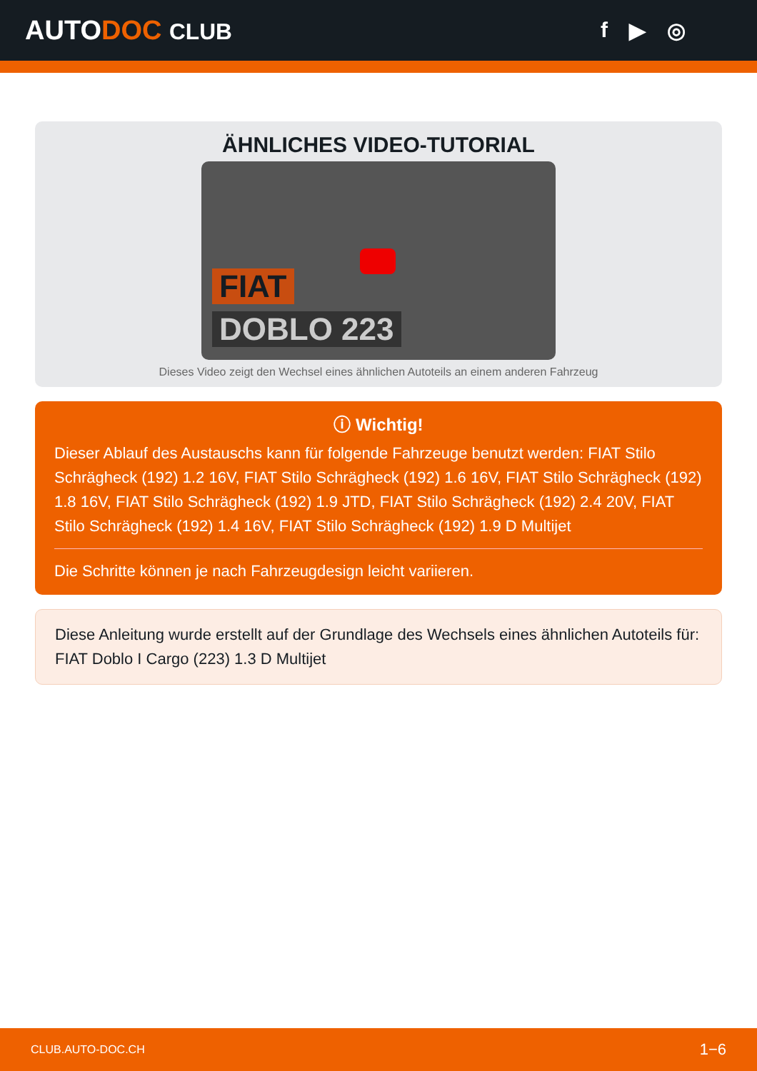AUTODOC CLUB f ▶ ◎
ÄHNLICHES VIDEO-TUTORIAL
FIAT
DOBLO 223
Dieses Video zeigt den Wechsel eines ähnlichen Autoteils an einem anderen Fahrzeug
ⓘ Wichtig!
Dieser Ablauf des Austauschs kann für folgende Fahrzeuge benutzt werden: FIAT Stilo Schrägheck (192) 1.2 16V, FIAT Stilo Schrägheck (192) 1.6 16V, FIAT Stilo Schrägheck (192) 1.8 16V, FIAT Stilo Schrägheck (192) 1.9 JTD, FIAT Stilo Schrägheck (192) 2.4 20V, FIAT Stilo Schrägheck (192) 1.4 16V, FIAT Stilo Schrägheck (192) 1.9 D Multijet
Die Schritte können je nach Fahrzeugdesign leicht variieren.
Diese Anleitung wurde erstellt auf der Grundlage des Wechsels eines ähnlichen Autoteils für: FIAT Doblo I Cargo (223) 1.3 D Multijet
CLUB.AUTO-DOC.CH 1−6